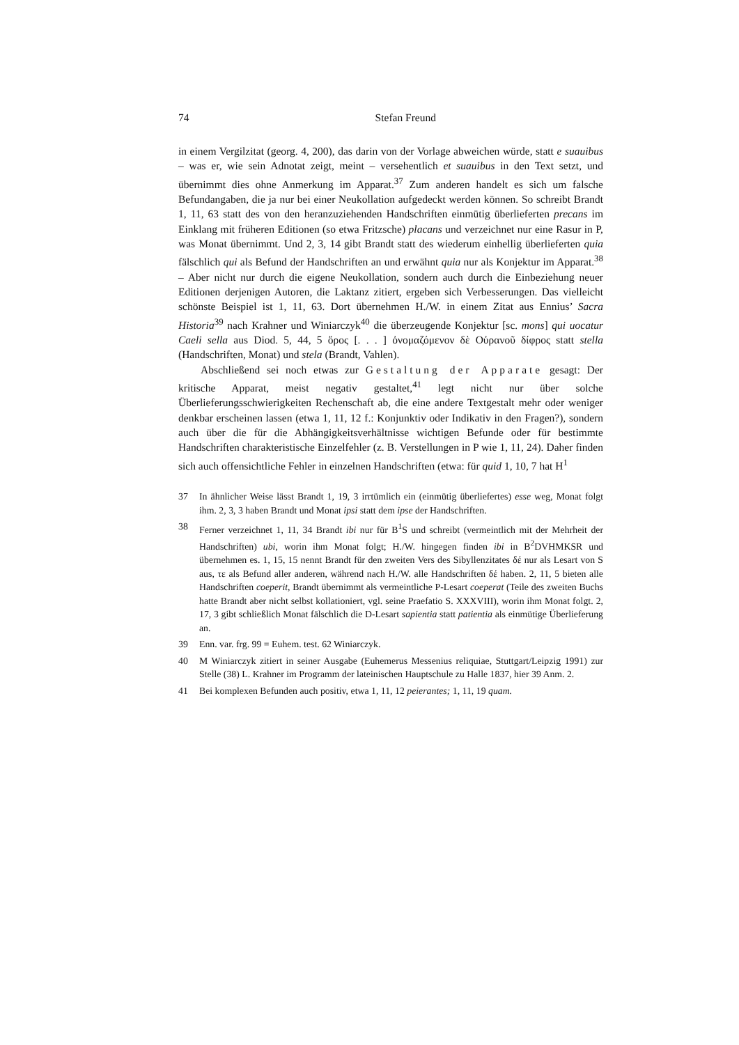74 Stefan Freund
in einem Vergilzitat (georg. 4, 200), das darin von der Vorlage abweichen würde, statt e suauibus – was er, wie sein Adnotat zeigt, meint – versehentlich et suauibus in den Text setzt, und übernimmt dies ohne Anmerkung im Apparat.<sup>37</sup> Zum anderen handelt es sich um falsche Befundangaben, die ja nur bei einer Neukollation aufgedeckt werden können. So schreibt Brandt 1, 11, 63 statt des von den heranzuziehenden Handschriften einmütig überlieferten precans im Einklang mit früheren Editionen (so etwa Fritzsche) placans und verzeichnet nur eine Rasur in P, was Monat übernimmt. Und 2, 3, 14 gibt Brandt statt des wiederum einhellig überlieferten quia fälschlich qui als Befund der Handschriften an und erwähnt quia nur als Konjektur im Apparat.<sup>38</sup> – Aber nicht nur durch die eigene Neukollation, sondern auch durch die Einbeziehung neuer Editionen derjenigen Autoren, die Laktanz zitiert, ergeben sich Verbesserungen. Das vielleicht schönste Beispiel ist 1, 11, 63. Dort übernehmen H./W. in einem Zitat aus Ennius’ Sacra Historia<sup>39</sup> nach Krahner und Winiarczyk<sup>40</sup> die überzeugende Konjektur [sc. mons] qui uocatur Caeli sella aus Diod. 5, 44, 5 ὄρος [. . . ] ὀνομαζόμενον δὲ Οὐρανοῦ δίφρος statt stella (Handschriften, Monat) und stela (Brandt, Vahlen).
Abschließend sei noch etwas zur Gestaltung der Apparate gesagt: Der kritische Apparat, meist negativ gestaltet,<sup>41</sup> legt nicht nur über solche Überlieferungsschwierigkeiten Rechenschaft ab, die eine andere Textgestalt mehr oder weniger denkbar erscheinen lassen (etwa 1, 11, 12 f.: Konjunktiv oder Indikativ in den Fragen?), sondern auch über die für die Abhängigkeitsverhältnisse wichtigen Befunde oder für bestimmte Handschriften charakteristische Einzelfehler (z. B. Verstellungen in P wie 1, 11, 24). Daher finden sich auch offensichtliche Fehler in einzelnen Handschriften (etwa: für quid 1, 10, 7 hat H<sup>1</sup>
37 In ähnlicher Weise lässt Brandt 1, 19, 3 irrtümlich ein (einmütig überliefertes) esse weg, Monat folgt ihm. 2, 3, 3 haben Brandt und Monat ipsi statt dem ipse der Handschriften.
38 Ferner verzeichnet 1, 11, 34 Brandt ibi nur für B<sup>1</sup>S und schreibt (vermeintlich mit der Mehrheit der Handschriften) ubi, worin ihm Monat folgt; H./W. hingegen finden ibi in B<sup>2</sup>DVHMKSR und übernehmen es. 1, 15, 15 nennt Brandt für den zweiten Vers des Sibyllenzitates δέ nur als Lesart von S aus, τε als Befund aller anderen, während nach H./W. alle Handschriften δέ haben. 2, 11, 5 bieten alle Handschriften coeperit, Brandt übernimmt als vermeintliche P-Lesart coeperat (Teile des zweiten Buchs hatte Brandt aber nicht selbst kollationiert, vgl. seine Praefatio S. XXXVIII), worin ihm Monat folgt. 2, 17, 3 gibt schließlich Monat fälschlich die D-Lesart sapientia statt patientia als einmütige Überlieferung an.
39 Enn. var. frg. 99 = Euhem. test. 62 Winiarczyk.
40 M Winiarczyk zitiert in seiner Ausgabe (Euhemerus Messenius reliquiae, Stuttgart/Leipzig 1991) zur Stelle (38) L. Krahner im Programm der lateinischen Hauptschule zu Halle 1837, hier 39 Anm. 2.
41 Bei komplexen Befunden auch positiv, etwa 1, 11, 12 peierantes; 1, 11, 19 quam.